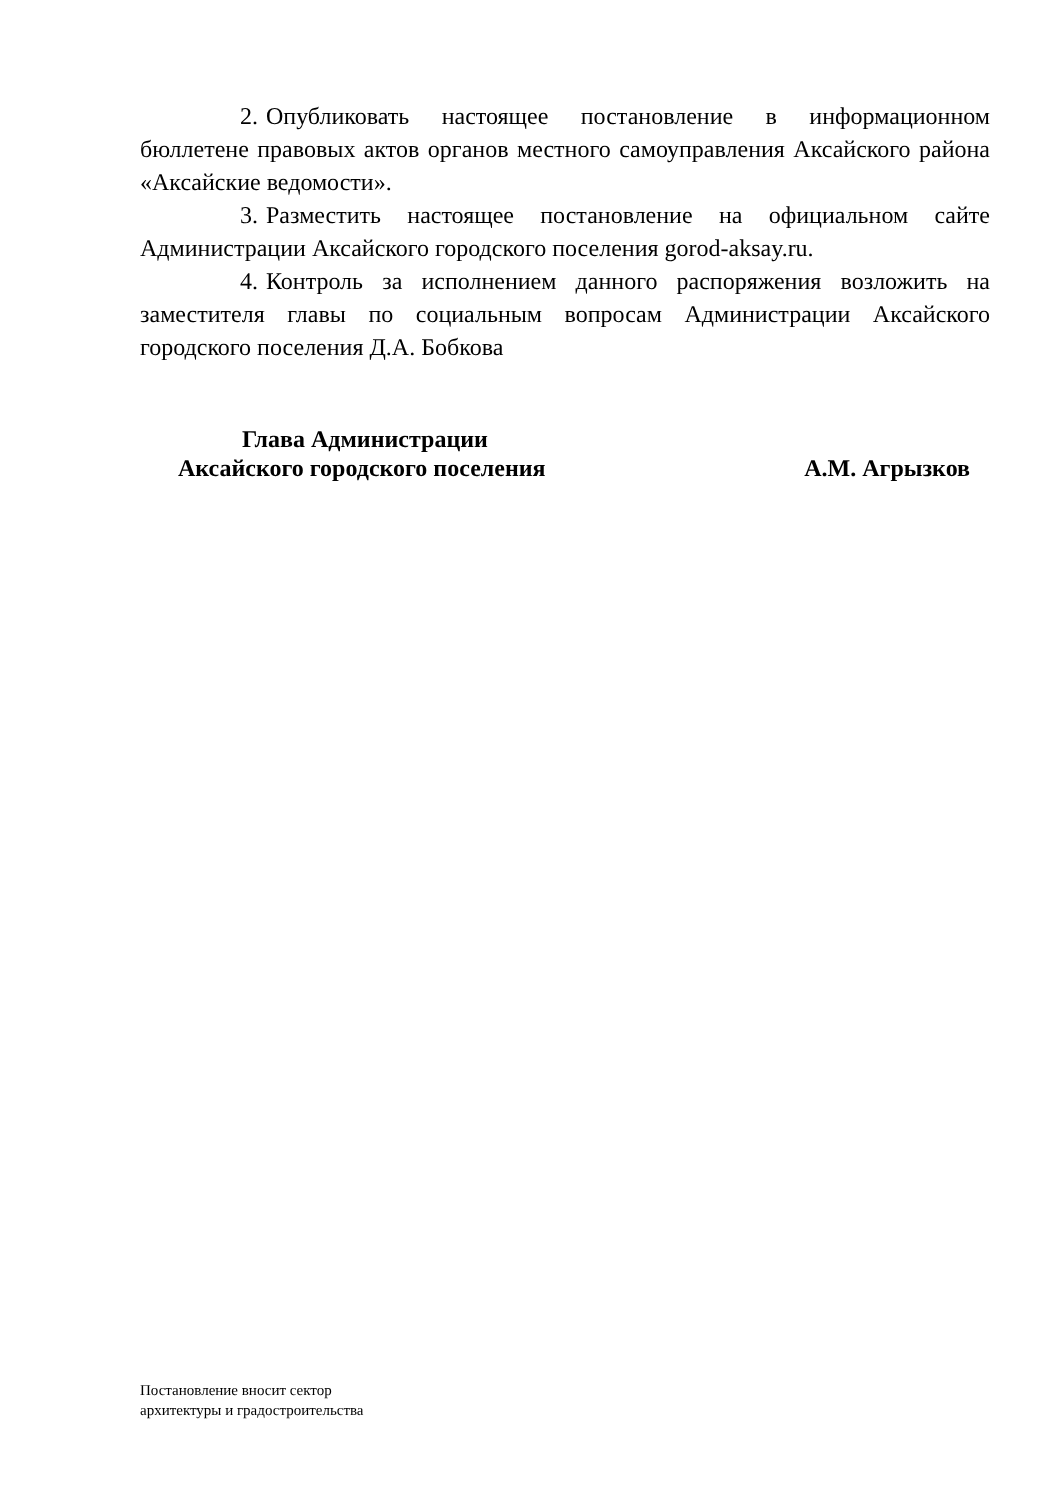2. Опубликовать настоящее постановление в информационном бюллетене правовых актов органов местного самоуправления Аксайского района «Аксайские ведомости».
3. Разместить настоящее постановление на официальном сайте Администрации Аксайского городского поселения gorod-aksay.ru.
4. Контроль за исполнением данного распоряжения возложить на заместителя главы по социальным вопросам Администрации Аксайского городского поселения Д.А. Бобкова
Глава Администрации
Аксайского городского поселения А.М. Агрызков
Постановление вносит сектор
архитектуры и градостроительства